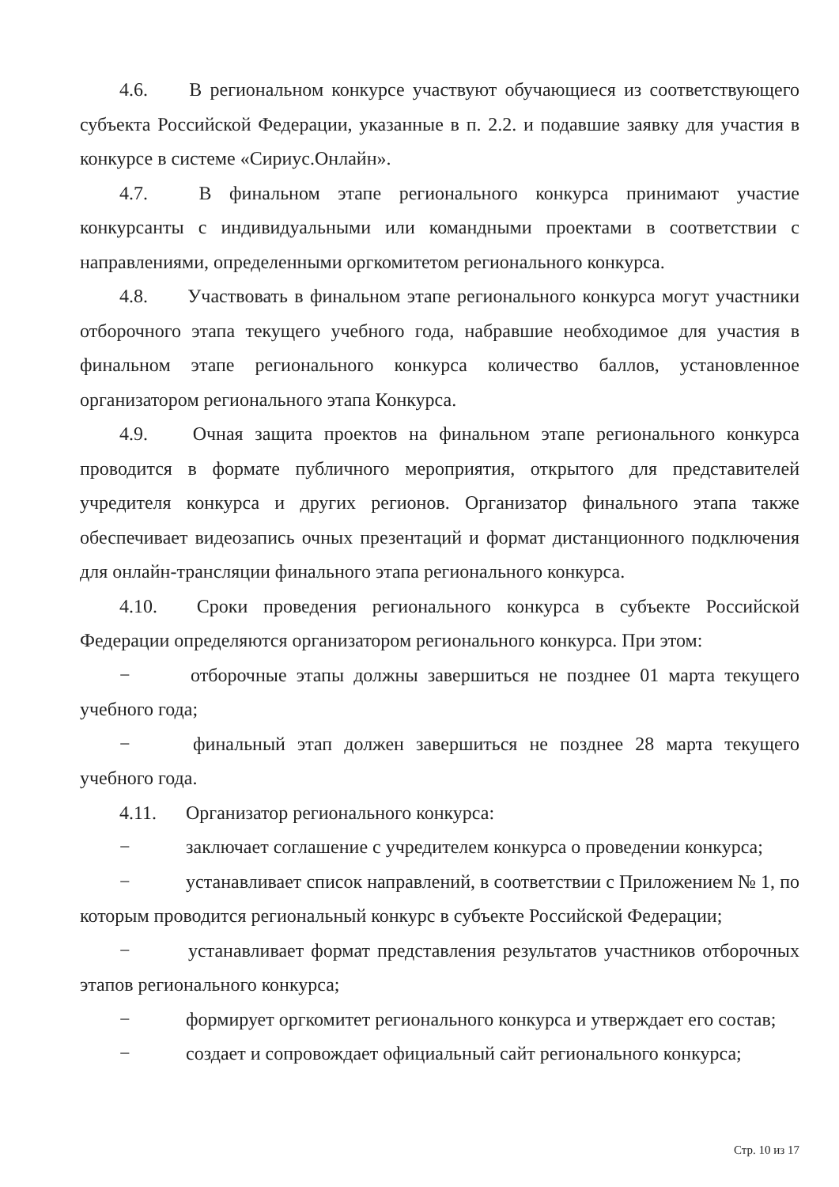4.6. В региональном конкурсе участвуют обучающиеся из соответствующего субъекта Российской Федерации, указанные в п. 2.2. и подавшие заявку для участия в конкурсе в системе «Сириус.Онлайн».
4.7. В финальном этапе регионального конкурса принимают участие конкурсанты с индивидуальными или командными проектами в соответствии с направлениями, определенными оргкомитетом регионального конкурса.
4.8. Участвовать в финальном этапе регионального конкурса могут участники отборочного этапа текущего учебного года, набравшие необходимое для участия в финальном этапе регионального конкурса количество баллов, установленное организатором регионального этапа Конкурса.
4.9. Очная защита проектов на финальном этапе регионального конкурса проводится в формате публичного мероприятия, открытого для представителей учредителя конкурса и других регионов. Организатор финального этапа также обеспечивает видеозапись очных презентаций и формат дистанционного подключения для онлайн-трансляции финального этапа регионального конкурса.
4.10. Сроки проведения регионального конкурса в субъекте Российской Федерации определяются организатором регионального конкурса. При этом:
− отборочные этапы должны завершиться не позднее 01 марта текущего учебного года;
− финальный этап должен завершиться не позднее 28 марта текущего учебного года.
4.11. Организатор регионального конкурса:
− заключает соглашение с учредителем конкурса о проведении конкурса;
− устанавливает список направлений, в соответствии с Приложением № 1, по которым проводится региональный конкурс в субъекте Российской Федерации;
− устанавливает формат представления результатов участников отборочных этапов регионального конкурса;
− формирует оргкомитет регионального конкурса и утверждает его состав;
− создает и сопровождает официальный сайт регионального конкурса;
Стр. 10 из 17